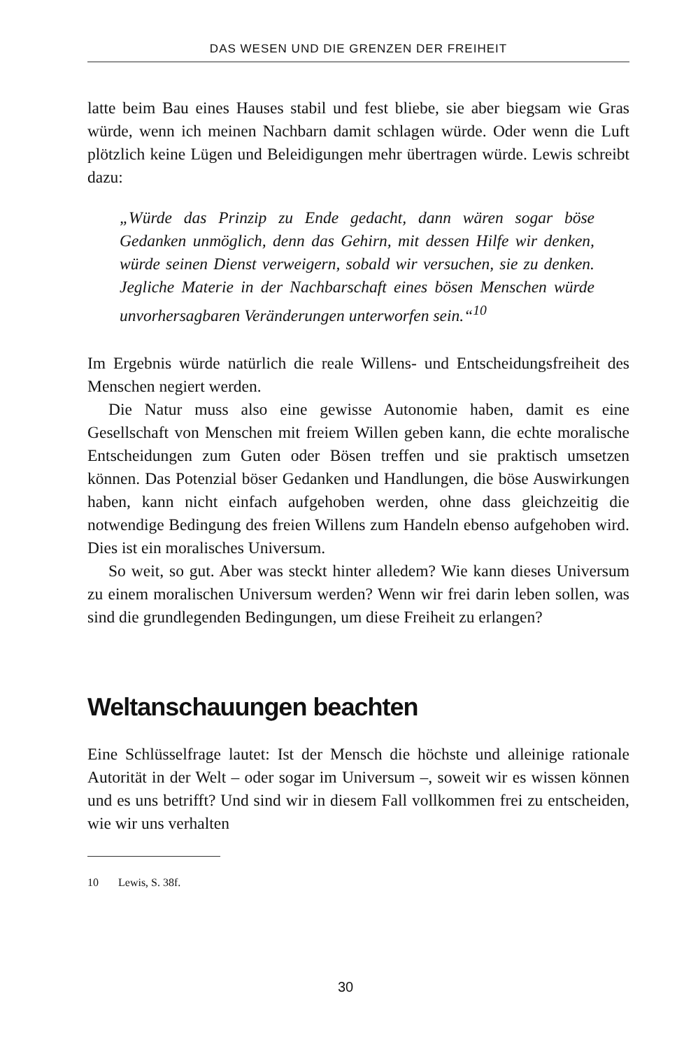DAS WESEN UND DIE GRENZEN DER FREIHEIT
latte beim Bau eines Hauses stabil und fest bliebe, sie aber biegsam wie Gras würde, wenn ich meinen Nachbarn damit schlagen würde. Oder wenn die Luft plötzlich keine Lügen und Beleidigungen mehr übertragen würde. Lewis schreibt dazu:
„Würde das Prinzip zu Ende gedacht, dann wären sogar böse Gedanken unmöglich, denn das Gehirn, mit dessen Hilfe wir denken, würde seinen Dienst verweigern, sobald wir versuchen, sie zu denken. Jegliche Materie in der Nachbarschaft eines bösen Menschen würde unvorhersagbaren Veränderungen unterworfen sein.“<sup>10</sup>
Im Ergebnis würde natürlich die reale Willens- und Entscheidungsfreiheit des Menschen negiert werden.
Die Natur muss also eine gewisse Autonomie haben, damit es eine Gesellschaft von Menschen mit freiem Willen geben kann, die echte moralische Entscheidungen zum Guten oder Bösen treffen und sie praktisch umsetzen können. Das Potenzial böser Gedanken und Handlungen, die böse Auswirkungen haben, kann nicht einfach aufgehoben werden, ohne dass gleichzeitig die notwendige Bedingung des freien Willens zum Handeln ebenso aufgehoben wird. Dies ist ein moralisches Universum.
So weit, so gut. Aber was steckt hinter alledem? Wie kann dieses Universum zu einem moralischen Universum werden? Wenn wir frei darin leben sollen, was sind die grundlegenden Bedingungen, um diese Freiheit zu erlangen?
Weltanschauungen beachten
Eine Schlüsselfrage lautet: Ist der Mensch die höchste und alleinige rationale Autorität in der Welt – oder sogar im Universum –, soweit wir es wissen können und es uns betrifft? Und sind wir in diesem Fall vollkommen frei zu entscheiden, wie wir uns verhalten
10 Lewis, S. 38f.
30